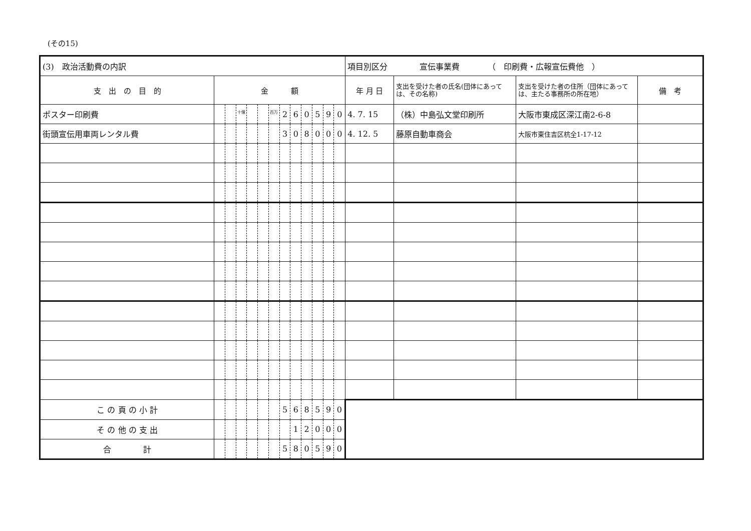(その15)
| (3) 政治活動費の内訳 | | | | | | | | | | | | | 項目別区分 宣伝事業費 （ 印刷費・広報宣伝費他 ） | | | |
| 支 出 の 目 的 | 金 額 | | | | | | | | | | | | 年 月 日 | 支出を受けた者の氏名(団体にあっては、その名称) | 支出を受けた者の住所（団体にあっては、主たる事務所の所在地） | 備 考 |
| ポスター印刷費 | | | <sup>十億</sup> | | | <sup>百万</sup> | 2 | 6 | 0 | 5 | 9 | 0 | 4. 7. 15 | （株）中島弘文堂印刷所 | 大阪市東成区深江南2-6-8 | |
| 街頭宣伝用車両レンタル費 | | | | | | | 3 | 0 | 8 | 0 | 0 | 0 | 4. 12. 5 | 藤原自動車商会 | 大阪市東住吉区杭全1-17-12 | |
| こ の 頁 の 小 計 | | | | | | | 5 | 6 | 8 | 5 | 9 | 0 | | | | |
| そ の 他 の 支 出 | | | | | | | | 1 | 2 | 0 | 0 | 0 | | | | |
| 合 計 | | | | | | | 5 | 8 | 0 | 5 | 9 | 0 | | | | |